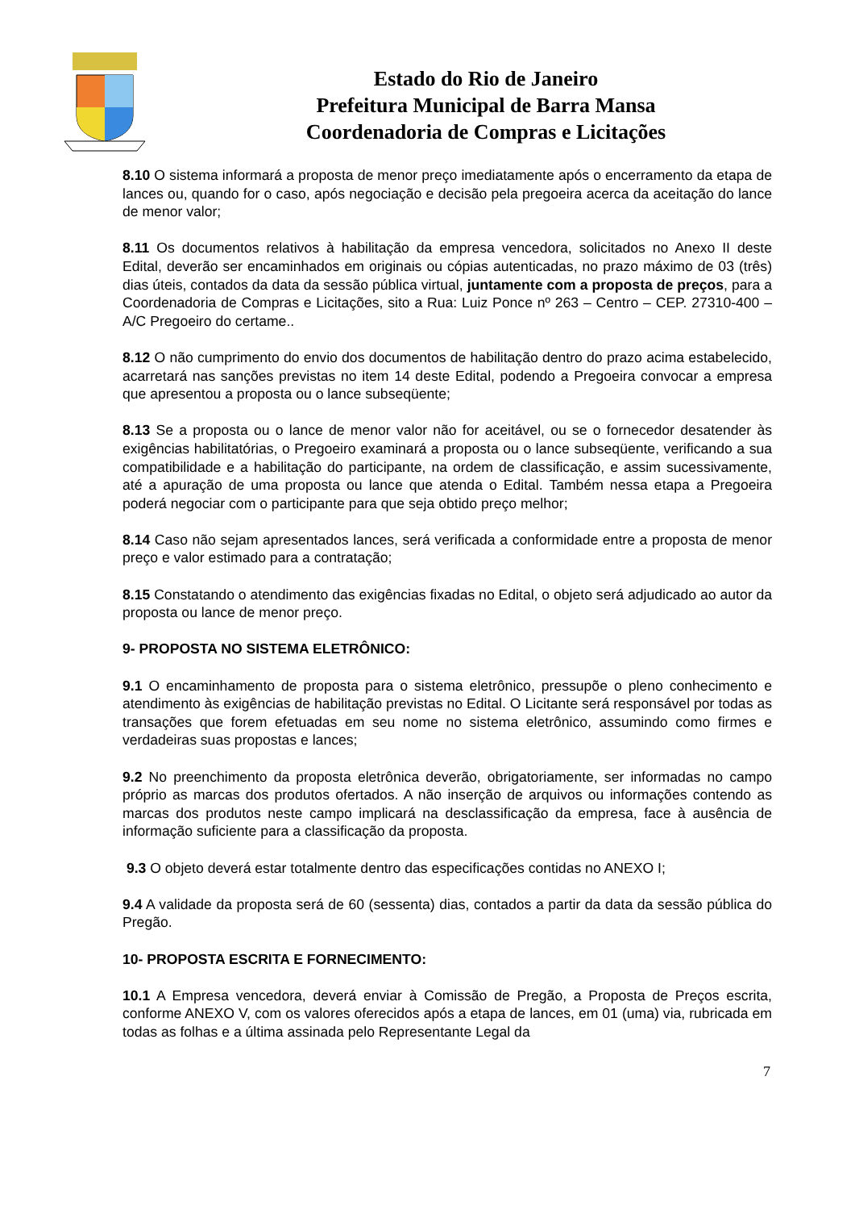Estado do Rio de Janeiro
Prefeitura Municipal de Barra Mansa
Coordenadoria de Compras e Licitações
8.10 O sistema informará a proposta de menor preço imediatamente após o encerramento da etapa de lances ou, quando for o caso, após negociação e decisão pela pregoeira acerca da aceitação do lance de menor valor;
8.11 Os documentos relativos à habilitação da empresa vencedora, solicitados no Anexo II deste Edital, deverão ser encaminhados em originais ou cópias autenticadas, no prazo máximo de 03 (três) dias úteis, contados da data da sessão pública virtual, juntamente com a proposta de preços, para a Coordenadoria de Compras e Licitações, sito a Rua: Luiz Ponce nº 263 – Centro – CEP. 27310-400 – A/C Pregoeiro do certame..
8.12 O não cumprimento do envio dos documentos de habilitação dentro do prazo acima estabelecido, acarretará nas sanções previstas no item 14 deste Edital, podendo a Pregoeira convocar a empresa que apresentou a proposta ou o lance subseqüente;
8.13 Se a proposta ou o lance de menor valor não for aceitável, ou se o fornecedor desatender às exigências habilitatórias, o Pregoeiro examinará a proposta ou o lance subseqüente, verificando a sua compatibilidade e a habilitação do participante, na ordem de classificação, e assim sucessivamente, até a apuração de uma proposta ou lance que atenda o Edital. Também nessa etapa a Pregoeira poderá negociar com o participante para que seja obtido preço melhor;
8.14 Caso não sejam apresentados lances, será verificada a conformidade entre a proposta de menor preço e valor estimado para a contratação;
8.15 Constatando o atendimento das exigências fixadas no Edital, o objeto será adjudicado ao autor da proposta ou lance de menor preço.
9- PROPOSTA NO SISTEMA ELETRÔNICO:
9.1 O encaminhamento de proposta para o sistema eletrônico, pressupõe o pleno conhecimento e atendimento às exigências de habilitação previstas no Edital. O Licitante será responsável por todas as transações que forem efetuadas em seu nome no sistema eletrônico, assumindo como firmes e verdadeiras suas propostas e lances;
9.2 No preenchimento da proposta eletrônica deverão, obrigatoriamente, ser informadas no campo próprio as marcas dos produtos ofertados. A não inserção de arquivos ou informações contendo as marcas dos produtos neste campo implicará na desclassificação da empresa, face à ausência de informação suficiente para a classificação da proposta.
9.3 O objeto deverá estar totalmente dentro das especificações contidas no ANEXO I;
9.4 A validade da proposta será de 60 (sessenta) dias, contados a partir da data da sessão pública do Pregão.
10- PROPOSTA ESCRITA E FORNECIMENTO:
10.1 A Empresa vencedora, deverá enviar à Comissão de Pregão, a Proposta de Preços escrita, conforme ANEXO V, com os valores oferecidos após a etapa de lances, em 01 (uma) via, rubricada em todas as folhas e a última assinada pelo Representante Legal da
7